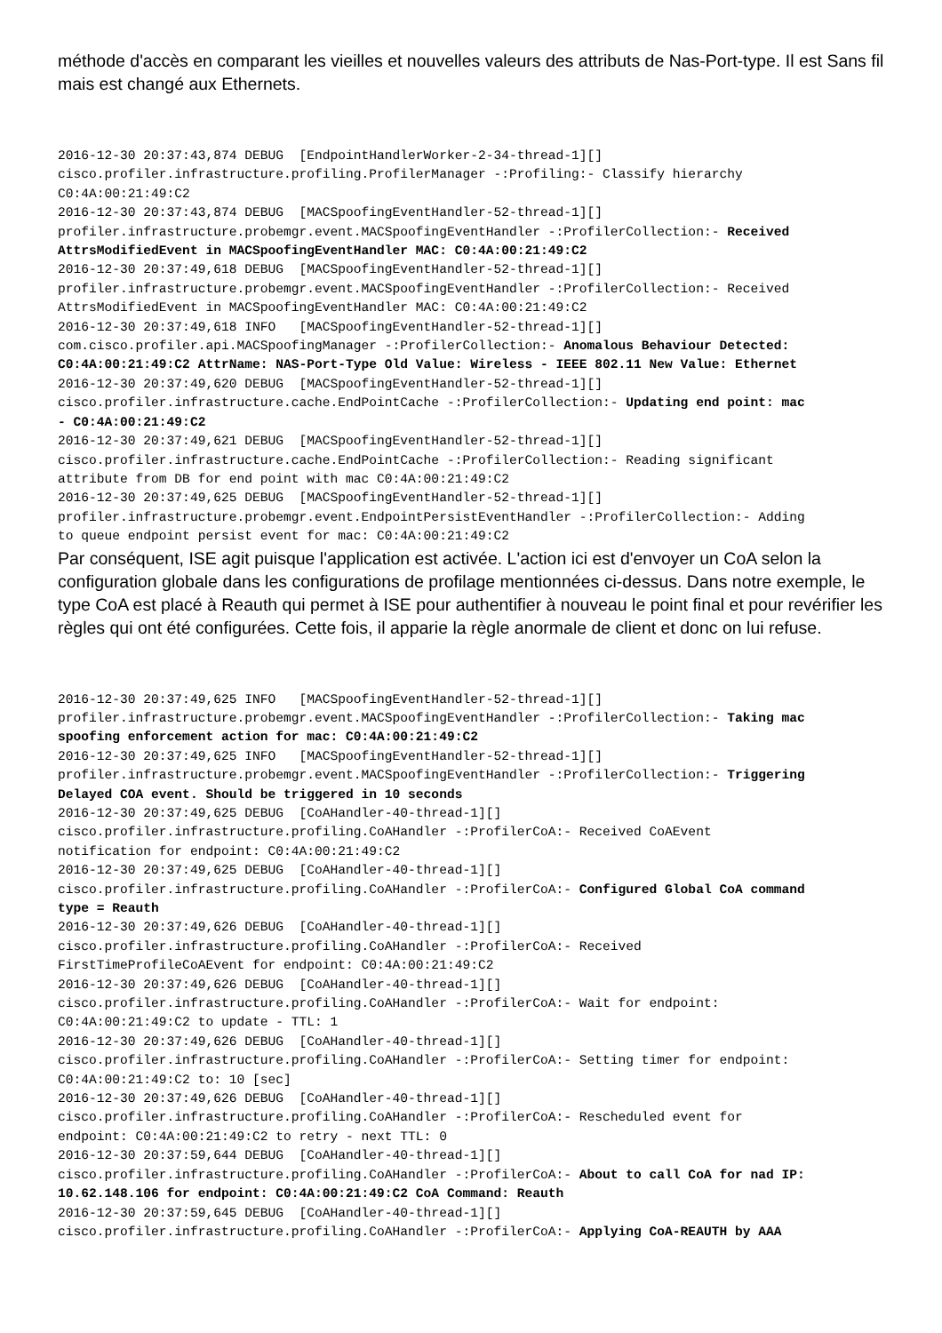méthode d'accès en comparant les vieilles et nouvelles valeurs des attributs de Nas-Port-type. Il est Sans fil mais est changé aux Ethernets.
2016-12-30 20:37:43,874 DEBUG  [EndpointHandlerWorker-2-34-thread-1][]
cisco.profiler.infrastructure.profiling.ProfilerManager -:Profiling:- Classify hierarchy
C0:4A:00:21:49:C2
2016-12-30 20:37:43,874 DEBUG  [MACSpoofingEventHandler-52-thread-1][]
profiler.infrastructure.probemgr.event.MACSpoofingEventHandler -:ProfilerCollection:- Received
AttrsModifiedEvent in MACSpoofingEventHandler MAC: C0:4A:00:21:49:C2
2016-12-30 20:37:49,618 DEBUG  [MACSpoofingEventHandler-52-thread-1][]
profiler.infrastructure.probemgr.event.MACSpoofingEventHandler -:ProfilerCollection:- Received
AttrsModifiedEvent in MACSpoofingEventHandler MAC: C0:4A:00:21:49:C2
2016-12-30 20:37:49,618 INFO   [MACSpoofingEventHandler-52-thread-1][]
com.cisco.profiler.api.MACSpoofingManager -:ProfilerCollection:- Anomalous Behaviour Detected:
C0:4A:00:21:49:C2 AttrName: NAS-Port-Type Old Value: Wireless - IEEE 802.11 New Value: Ethernet
2016-12-30 20:37:49,620 DEBUG  [MACSpoofingEventHandler-52-thread-1][]
cisco.profiler.infrastructure.cache.EndPointCache -:ProfilerCollection:- Updating end point: mac
- C0:4A:00:21:49:C2
2016-12-30 20:37:49,621 DEBUG  [MACSpoofingEventHandler-52-thread-1][]
cisco.profiler.infrastructure.cache.EndPointCache -:ProfilerCollection:- Reading significant
attribute from DB for end point with mac C0:4A:00:21:49:C2
2016-12-30 20:37:49,625 DEBUG  [MACSpoofingEventHandler-52-thread-1][]
profiler.infrastructure.probemgr.event.EndpointPersistEventHandler -:ProfilerCollection:- Adding
to queue endpoint persist event for mac: C0:4A:00:21:49:C2
Par conséquent, ISE agit puisque l'application est activée. L'action ici est d'envoyer un CoA selon la configuration globale dans les configurations de profilage mentionnées ci-dessus. Dans notre exemple, le type CoA est placé à Reauth qui permet à ISE pour authentifier à nouveau le point final et pour revérifier les règles qui ont été configurées. Cette fois, il apparie la règle anormale de client et donc on lui refuse.
2016-12-30 20:37:49,625 INFO   [MACSpoofingEventHandler-52-thread-1][]
profiler.infrastructure.probemgr.event.MACSpoofingEventHandler -:ProfilerCollection:- Taking mac
spoofing enforcement action for mac: C0:4A:00:21:49:C2
2016-12-30 20:37:49,625 INFO   [MACSpoofingEventHandler-52-thread-1][]
profiler.infrastructure.probemgr.event.MACSpoofingEventHandler -:ProfilerCollection:- Triggering
Delayed COA event. Should be triggered in 10 seconds
2016-12-30 20:37:49,625 DEBUG  [CoAHandler-40-thread-1][]
cisco.profiler.infrastructure.profiling.CoAHandler -:ProfilerCoA:- Received CoAEvent
notification for endpoint: C0:4A:00:21:49:C2
2016-12-30 20:37:49,625 DEBUG  [CoAHandler-40-thread-1][]
cisco.profiler.infrastructure.profiling.CoAHandler -:ProfilerCoA:- Configured Global CoA command
type = Reauth
2016-12-30 20:37:49,626 DEBUG  [CoAHandler-40-thread-1][]
cisco.profiler.infrastructure.profiling.CoAHandler -:ProfilerCoA:- Received
FirstTimeProfileCoAEvent for endpoint: C0:4A:00:21:49:C2
2016-12-30 20:37:49,626 DEBUG  [CoAHandler-40-thread-1][]
cisco.profiler.infrastructure.profiling.CoAHandler -:ProfilerCoA:- Wait for endpoint:
C0:4A:00:21:49:C2 to update - TTL: 1
2016-12-30 20:37:49,626 DEBUG  [CoAHandler-40-thread-1][]
cisco.profiler.infrastructure.profiling.CoAHandler -:ProfilerCoA:- Setting timer for endpoint:
C0:4A:00:21:49:C2 to: 10 [sec]
2016-12-30 20:37:49,626 DEBUG  [CoAHandler-40-thread-1][]
cisco.profiler.infrastructure.profiling.CoAHandler -:ProfilerCoA:- Rescheduled event for
endpoint: C0:4A:00:21:49:C2 to retry - next TTL: 0
2016-12-30 20:37:59,644 DEBUG  [CoAHandler-40-thread-1][]
cisco.profiler.infrastructure.profiling.CoAHandler -:ProfilerCoA:- About to call CoA for nad IP:
10.62.148.106 for endpoint: C0:4A:00:21:49:C2 CoA Command: Reauth
2016-12-30 20:37:59,645 DEBUG  [CoAHandler-40-thread-1][]
cisco.profiler.infrastructure.profiling.CoAHandler -:ProfilerCoA:- Applying CoA-REAUTH by AAA